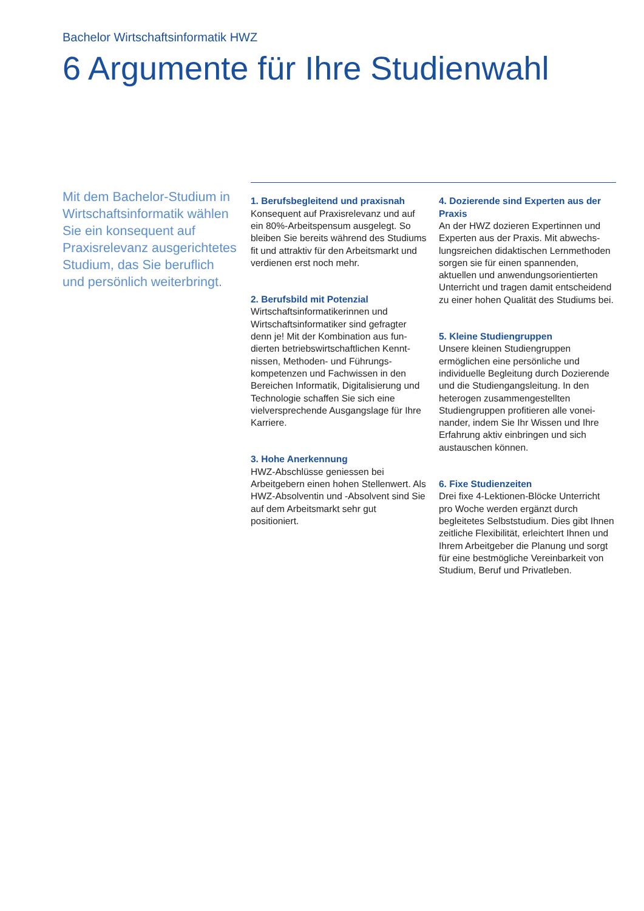Bachelor Wirtschaftsinformatik HWZ
6 Argumente für Ihre Studienwahl
Mit dem Bachelor-Studium in Wirtschaftsinformatik wählen Sie ein konsequent auf Praxisrelevanz aus­gerichtetes Studium, das Sie beruflich und persönlich weiterbringt.
1. Berufsbegleitend und praxisnah
Konsequent auf Praxisrelevanz und auf ein 80%-Arbeitspensum ausgelegt. So bleiben Sie bereits während des Stu­diums fit und attraktiv für den Arbeits­markt und verdienen erst noch mehr.
2. Berufsbild mit Potenzial
Wirtschaftsinformatikerinnen und Wirtschaftsinformatiker sind gefragter denn je! Mit der Kombination aus fun­dierten betriebswirtschaftlichen Kennt­nissen, Methoden- und Führungs­kompetenzen und Fachwissen in den Bereichen Informatik, Digitalisierung und Technologie schaffen Sie sich eine vielversprechende Ausgangslage für Ihre Karriere.
3. Hohe Anerkennung
HWZ-Abschlüsse geniessen bei Arbeitgebern einen hohen Stellenwert. Als HWZ-Absolventin und -Absolvent sind Sie auf dem Arbeitsmarkt sehr gut positioniert.
4. Dozierende sind Experten aus der Praxis
An der HWZ dozieren Expertinnen und Experten aus der Praxis. Mit abwechs­lungsreichen didaktischen Lernmetho­den sorgen sie für einen spannenden, aktuellen und anwendungsorientierten Unterricht und tragen damit entschei­dend zu einer hohen Qualität des Studiums bei.
5. Kleine Studiengruppen
Unsere kleinen Studiengruppen ermöglichen eine persönliche und individuelle Begleitung durch Dozie­rende und die Studiengangsleitung. In den heterogen zusammengestellten Studiengruppen profitieren alle vonei­nander, indem Sie Ihr Wissen und Ihre Erfahrung aktiv einbringen und sich austauschen können.
6. Fixe Studienzeiten
Drei fixe 4-Lektionen-Blöcke Unterricht pro Woche werden ergänzt durch begleitetes Selbststudium. Dies gibt Ihnen zeitliche Flexibilität, erleichtert Ihnen und Ihrem Arbeitgeber die Pla­nung und sorgt für eine bestmögliche Vereinbarkeit von Studium, Beruf und Privatleben.